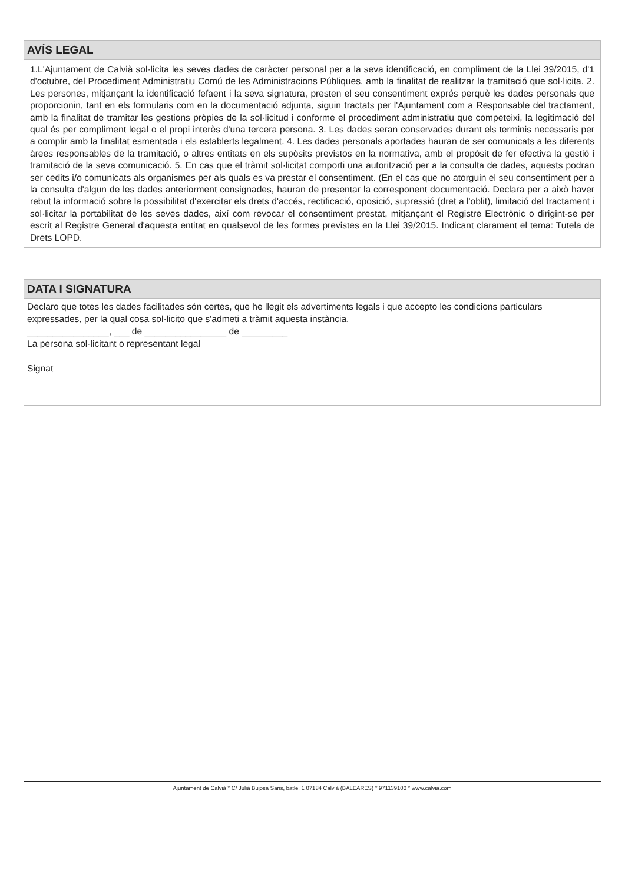AVÍS LEGAL
1.L'Ajuntament de Calvià sol·licita les seves dades de caràcter personal per a la seva identificació, en compliment de la Llei 39/2015, d'1 d'octubre, del Procediment Administratiu Comú de les Administracions Públiques, amb la finalitat de realitzar la tramitació que sol·licita. 2. Les persones, mitjançant la identificació fefaent i la seva signatura, presten el seu consentiment exprés perquè les dades personals que proporcionin, tant en els formularis com en la documentació adjunta, siguin tractats per l'Ajuntament com a Responsable del tractament, amb la finalitat de tramitar les gestions pròpies de la sol·licitud i conforme el procediment administratiu que competeixi, la legitimació del qual és per compliment legal o el propi interès d'una tercera persona. 3. Les dades seran conservades durant els terminis necessaris per a complir amb la finalitat esmentada i els establerts legalment. 4. Les dades personals aportades hauran de ser comunicats a les diferents àrees responsables de la tramitació, o altres entitats en els supòsits previstos en la normativa, amb el propòsit de fer efectiva la gestió i tramitació de la seva comunicació. 5. En cas que el tràmit sol·licitat comporti una autorització per a la consulta de dades, aquests podran ser cedits i/o comunicats als organismes per als quals es va prestar el consentiment. (En el cas que no atorguin el seu consentiment per a la consulta d'algun de les dades anteriorment consignades, hauran de presentar la corresponent documentació. Declara per a això haver rebut la informació sobre la possibilitat d'exercitar els drets d'accés, rectificació, oposició, supressió (dret a l'oblit), limitació del tractament i sol·licitar la portabilitat de les seves dades, així com revocar el consentiment prestat, mitjançant el Registre Electrònic o dirigint-se per escrit al Registre General d'aquesta entitat en qualsevol de les formes previstes en la Llei 39/2015. Indicant clarament el tema: Tutela de Drets LOPD.
DATA I SIGNATURA
Declaro que totes les dades facilitades són certes, que he llegit els advertiments legals i que accepto les condicions particulars expressades, per la qual cosa sol·licito que s'admeti a tràmit aquesta instància.
________________, ___ de ________________ de _________
La persona sol·licitant o representant legal
Signat
Ajuntament de Calvià * C/ Julià Bujosa Sans, batle, 1 07184 Calvià (BALEARES) * 971139100 * www.calvia.com